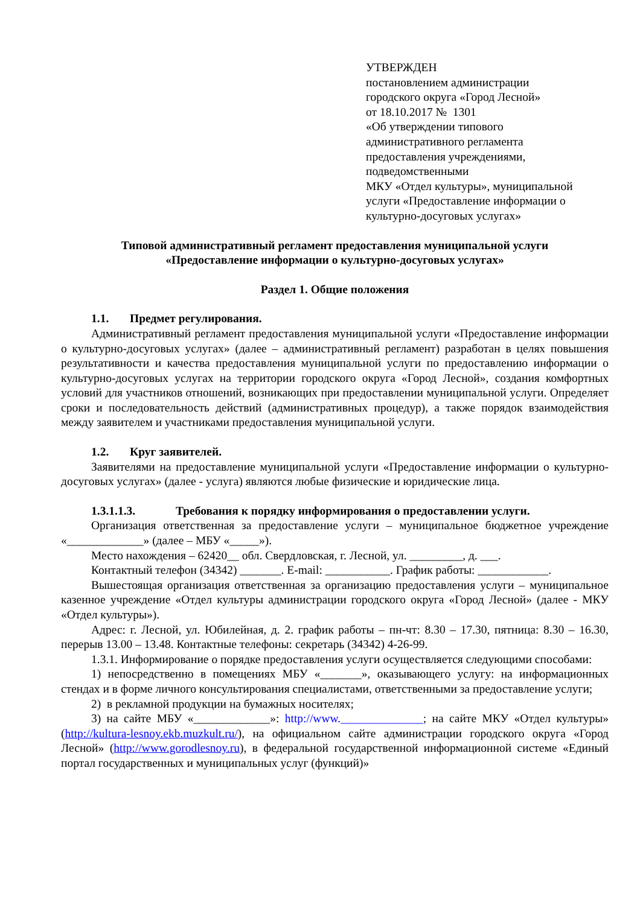УТВЕРЖДЕН
постановлением администрации
городского округа «Город Лесной»
от 18.10.2017 № 1301
«Об утверждении типового
административного регламента
предоставления учреждениями,
подведомственными
МКУ «Отдел культуры», муниципальной
услуги «Предоставление информации о
культурно-досуговых услугах»
Типовой административный регламент предоставления муниципальной услуги
«Предоставление информации о культурно-досуговых услугах»
Раздел 1. Общие положения
1.1. Предмет регулирования.
Административный регламент предоставления муниципальной услуги «Предоставление информации о культурно-досуговых услугах» (далее – административный регламент) разработан в целях повышения результативности и качества предоставления муниципальной услуги по предоставлению информации о культурно-досуговых услугах на территории городского округа «Город Лесной», создания комфортных условий для участников отношений, возникающих при предоставлении муниципальной услуги. Определяет сроки и последовательность действий (административных процедур), а также порядок взаимодействия между заявителем и участниками предоставления муниципальной услуги.
1.2. Круг заявителей.
Заявителями на предоставление муниципальной услуги «Предоставление информации о культурно-досуговых услугах» (далее - услуга) являются любые физические и юридические лица.
1.3.1.1.3. Требования к порядку информирования о предоставлении услуги.
Организация ответственная за предоставление услуги – муниципальное бюджетное учреждение «_____________» (далее – МБУ «_____»).
Место нахождения – 62420__ обл. Свердловская, г. Лесной, ул. _________, д. ___.
Контактный телефон (34342) _______. E-mail: ___________. График работы: ____________.
Вышестоящая организация ответственная за организацию предоставления услуги – муниципальное казенное учреждение «Отдел культуры администрации городского округа «Город Лесной» (далее - МКУ «Отдел культуры»).
Адрес: г. Лесной, ул. Юбилейная, д. 2. график работы – пн-чт: 8.30 – 17.30, пятница: 8.30 – 16.30, перерыв 13.00 – 13.48. Контактные телефоны: секретарь (34342) 4-26-99.
1.3.1. Информирование о порядке предоставления услуги осуществляется следующими способами:
1) непосредственно в помещениях МБУ «_______», оказывающего услугу: на информационных стендах и в форме личного консультирования специалистами, ответственными за предоставление услуги;
2) в рекламной продукции на бумажных носителях;
3) на сайте МБУ «_____________»: http://www.______________; на сайте МКУ «Отдел культуры» (http://kultura-lesnoy.ekb.muzkult.ru/), на официальном сайте администрации городского округа «Город Лесной» (http://www.gorodlesnoy.ru), в федеральной государственной информационной системе «Единый портал государственных и муниципальных услуг (функций)»